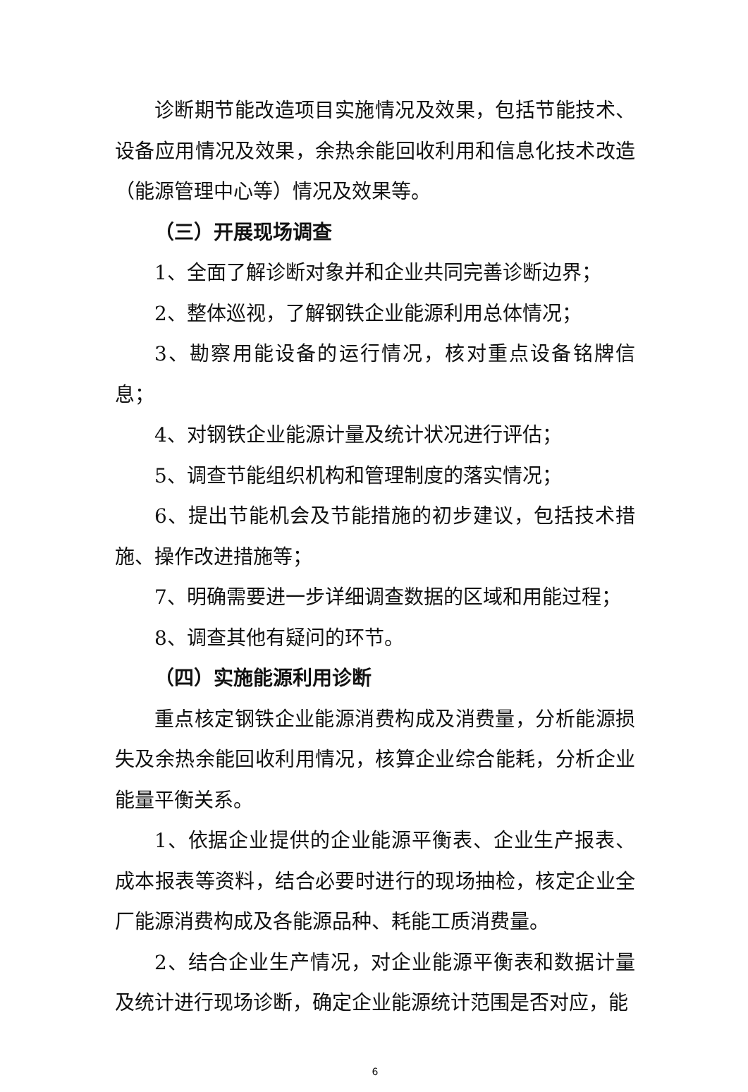诊断期节能改造项目实施情况及效果，包括节能技术、设备应用情况及效果，余热余能回收利用和信息化技术改造（能源管理中心等）情况及效果等。
（三）开展现场调查
1、全面了解诊断对象并和企业共同完善诊断边界；
2、整体巡视，了解钢铁企业能源利用总体情况；
3、勘察用能设备的运行情况，核对重点设备铭牌信息；
4、对钢铁企业能源计量及统计状况进行评估；
5、调查节能组织机构和管理制度的落实情况；
6、提出节能机会及节能措施的初步建议，包括技术措施、操作改进措施等；
7、明确需要进一步详细调查数据的区域和用能过程；
8、调查其他有疑问的环节。
（四）实施能源利用诊断
重点核定钢铁企业能源消费构成及消费量，分析能源损失及余热余能回收利用情况，核算企业综合能耗，分析企业能量平衡关系。
1、依据企业提供的企业能源平衡表、企业生产报表、成本报表等资料，结合必要时进行的现场抽检，核定企业全厂能源消费构成及各能源品种、耗能工质消费量。
2、结合企业生产情况，对企业能源平衡表和数据计量及统计进行现场诊断，确定企业能源统计范围是否对应，能
6